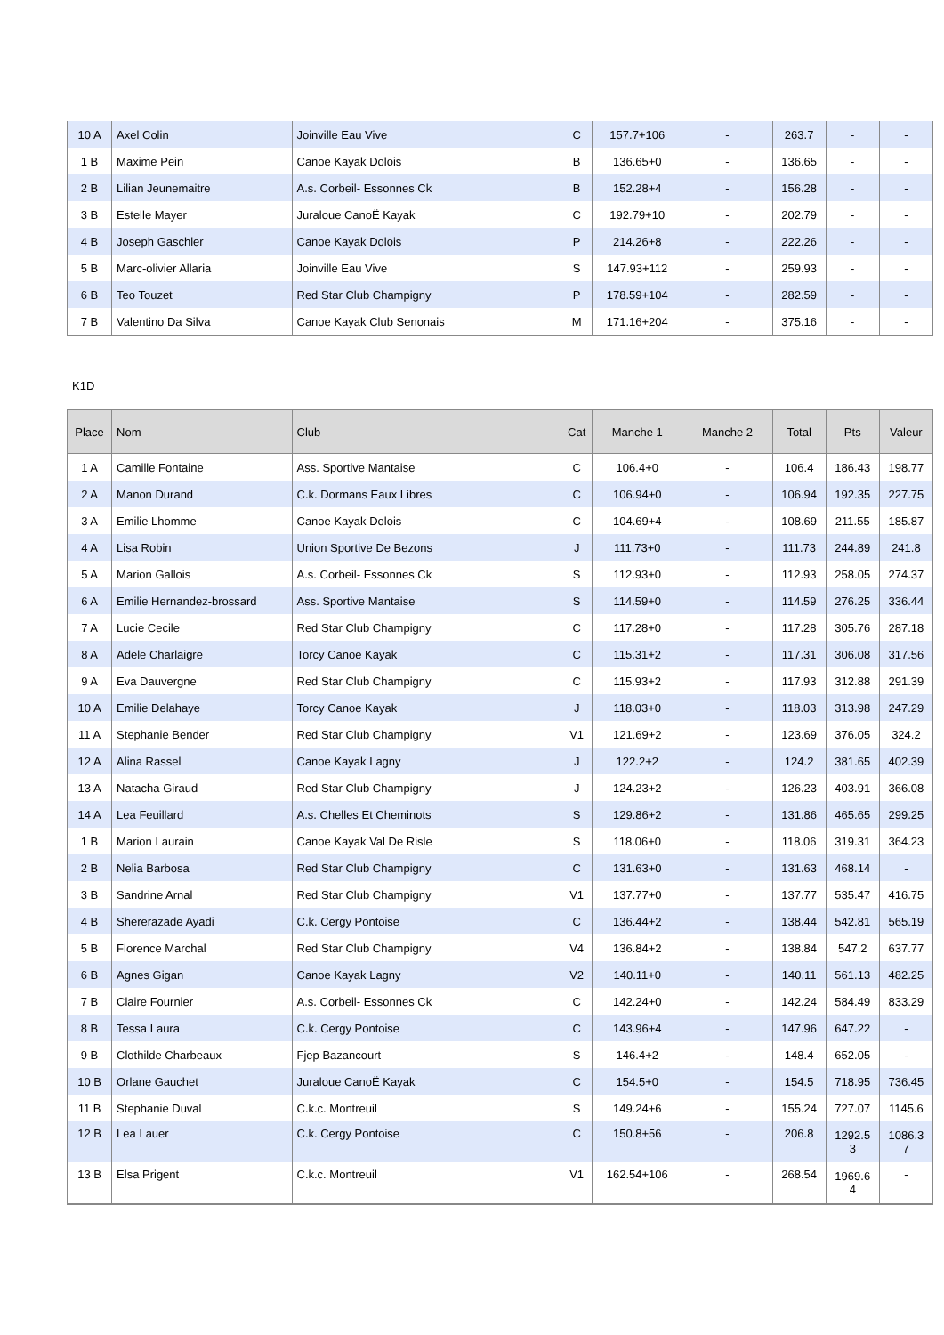| 10 A | Axel Colin | Joinville Eau Vive | C | 157.7+106 | - | 263.7 | - | - |
| 1 B | Maxime Pein | Canoe Kayak Dolois | B | 136.65+0 | - | 136.65 | - | - |
| 2 B | Lilian Jeunemaitre | A.s. Corbeil- Essonnes Ck | B | 152.28+4 | - | 156.28 | - | - |
| 3 B | Estelle Mayer | Juraloue CanoË Kayak | C | 192.79+10 | - | 202.79 | - | - |
| 4 B | Joseph Gaschler | Canoe Kayak Dolois | P | 214.26+8 | - | 222.26 | - | - |
| 5 B | Marc-olivier Allaria | Joinville Eau Vive | S | 147.93+112 | - | 259.93 | - | - |
| 6 B | Teo Touzet | Red Star Club Champigny | P | 178.59+104 | - | 282.59 | - | - |
| 7 B | Valentino Da Silva | Canoe Kayak Club Senonais | M | 171.16+204 | - | 375.16 | - | - |
K1D
| Place | Nom | Club | Cat | Manche 1 | Manche 2 | Total | Pts | Valeur |
| --- | --- | --- | --- | --- | --- | --- | --- | --- |
| 1 A | Camille Fontaine | Ass. Sportive Mantaise | C | 106.4+0 | - | 106.4 | 186.43 | 198.77 |
| 2 A | Manon Durand | C.k. Dormans Eaux Libres | C | 106.94+0 | - | 106.94 | 192.35 | 227.75 |
| 3 A | Emilie Lhomme | Canoe Kayak Dolois | C | 104.69+4 | - | 108.69 | 211.55 | 185.87 |
| 4 A | Lisa Robin | Union Sportive De Bezons | J | 111.73+0 | - | 111.73 | 244.89 | 241.8 |
| 5 A | Marion Gallois | A.s. Corbeil- Essonnes Ck | S | 112.93+0 | - | 112.93 | 258.05 | 274.37 |
| 6 A | Emilie Hernandez-brossard | Ass. Sportive Mantaise | S | 114.59+0 | - | 114.59 | 276.25 | 336.44 |
| 7 A | Lucie Cecile | Red Star Club Champigny | C | 117.28+0 | - | 117.28 | 305.76 | 287.18 |
| 8 A | Adele Charlaigre | Torcy Canoe Kayak | C | 115.31+2 | - | 117.31 | 306.08 | 317.56 |
| 9 A | Eva Dauvergne | Red Star Club Champigny | C | 115.93+2 | - | 117.93 | 312.88 | 291.39 |
| 10 A | Emilie Delahaye | Torcy Canoe Kayak | J | 118.03+0 | - | 118.03 | 313.98 | 247.29 |
| 11 A | Stephanie Bender | Red Star Club Champigny | V1 | 121.69+2 | - | 123.69 | 376.05 | 324.2 |
| 12 A | Alina Rassel | Canoe Kayak Lagny | J | 122.2+2 | - | 124.2 | 381.65 | 402.39 |
| 13 A | Natacha Giraud | Red Star Club Champigny | J | 124.23+2 | - | 126.23 | 403.91 | 366.08 |
| 14 A | Lea Feuillard | A.s. Chelles Et Cheminots | S | 129.86+2 | - | 131.86 | 465.65 | 299.25 |
| 1 B | Marion Laurain | Canoe Kayak Val De Risle | S | 118.06+0 | - | 118.06 | 319.31 | 364.23 |
| 2 B | Nelia Barbosa | Red Star Club Champigny | C | 131.63+0 | - | 131.63 | 468.14 | - |
| 3 B | Sandrine Arnal | Red Star Club Champigny | V1 | 137.77+0 | - | 137.77 | 535.47 | 416.75 |
| 4 B | Shererazade Ayadi | C.k. Cergy Pontoise | C | 136.44+2 | - | 138.44 | 542.81 | 565.19 |
| 5 B | Florence Marchal | Red Star Club Champigny | V4 | 136.84+2 | - | 138.84 | 547.2 | 637.77 |
| 6 B | Agnes Gigan | Canoe Kayak Lagny | V2 | 140.11+0 | - | 140.11 | 561.13 | 482.25 |
| 7 B | Claire Fournier | A.s. Corbeil- Essonnes Ck | C | 142.24+0 | - | 142.24 | 584.49 | 833.29 |
| 8 B | Tessa Laura | C.k. Cergy Pontoise | C | 143.96+4 | - | 147.96 | 647.22 | - |
| 9 B | Clothilde Charbeaux | Fjep Bazancourt | S | 146.4+2 | - | 148.4 | 652.05 | - |
| 10 B | Orlane Gauchet | Juraloue CanoË Kayak | C | 154.5+0 | - | 154.5 | 718.95 | 736.45 |
| 11 B | Stephanie Duval | C.k.c. Montreuil | S | 149.24+6 | - | 155.24 | 727.07 | 1145.6 |
| 12 B | Lea Lauer | C.k. Cergy Pontoise | C | 150.8+56 | - | 206.8 | 1292.5 3 | 1086.3 7 |
| 13 B | Elsa Prigent | C.k.c. Montreuil | V1 | 162.54+106 | - | 268.54 | 1969.6 4 | - |